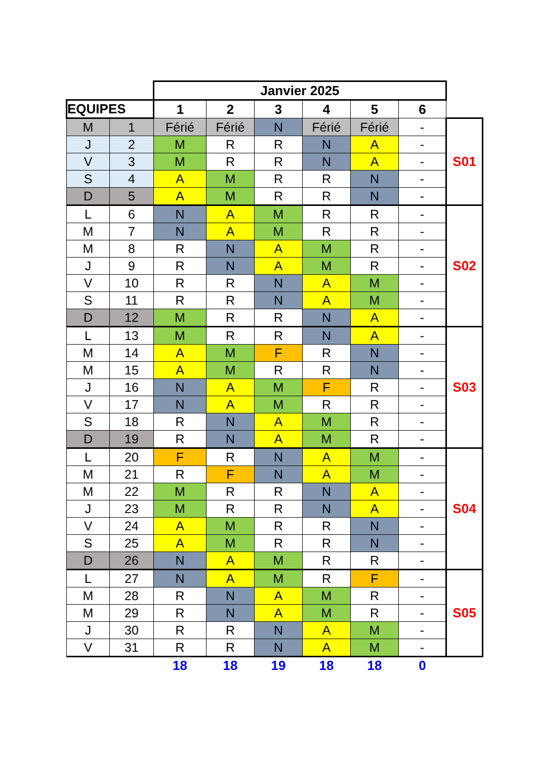| | | Janvier 2025 | | | | | | |
| EQUIPES | | 1 | 2 | 3 | 4 | 5 | 6 | |
| M | 1 | Férié | Férié | N | Férié | Férié | - | S01 |
| J | 2 | M | R | R | N | A | - | |
| V | 3 | M | R | R | N | A | - | |
| S | 4 | A | M | R | R | N | - | |
| D | 5 | A | M | R | R | N | - | |
| L | 6 | N | A | M | R | R | - | S02 |
| M | 7 | N | A | M | R | R | - | |
| M | 8 | R | N | A | M | R | - | |
| J | 9 | R | N | A | M | R | - | |
| V | 10 | R | R | N | A | M | - | |
| S | 11 | R | R | N | A | M | - | |
| D | 12 | M | R | R | N | A | - | |
| L | 13 | M | R | R | N | A | - | S03 |
| M | 14 | A | M | F | R | N | - | |
| M | 15 | A | M | R | R | N | - | |
| J | 16 | N | A | M | F | R | - | |
| V | 17 | N | A | M | R | R | - | |
| S | 18 | R | N | A | M | R | - | |
| D | 19 | R | N | A | M | R | - | |
| L | 20 | F | R | N | A | M | - | S04 |
| M | 21 | R | F | N | A | M | - | |
| M | 22 | M | R | R | N | A | - | |
| J | 23 | M | R | R | N | A | - | |
| V | 24 | A | M | R | R | N | - | |
| S | 25 | A | M | R | R | N | - | |
| D | 26 | N | A | M | R | R | - | |
| L | 27 | N | A | M | R | F | - | S05 |
| M | 28 | R | N | A | M | R | - | |
| M | 29 | R | N | A | M | R | - | |
| J | 30 | R | R | N | A | M | - | |
| V | 31 | R | R | N | A | M | - | |
| | | 18 | 18 | 19 | 18 | 18 | 0 | |